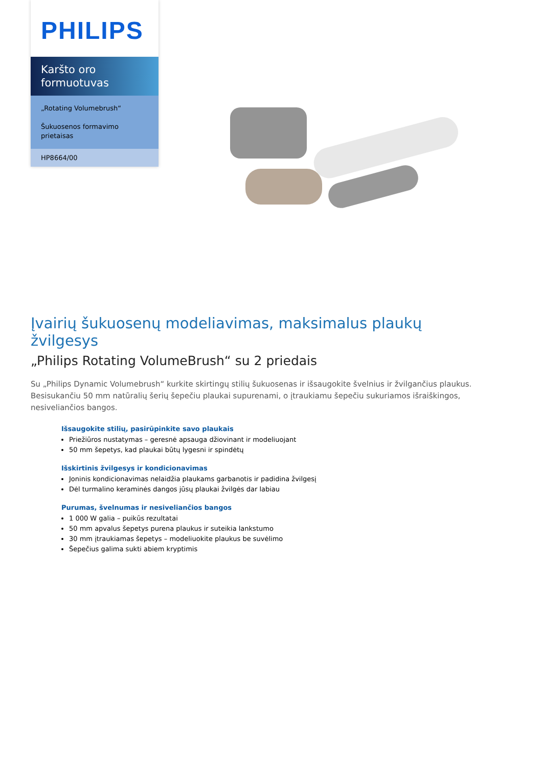PHILIPS
Karšto oro formuotuvas
„Rotating Volumebrush“
Šukuosenos formavimo prietaisas
HP8664/00
Įvairių šukuosenų modeliavimas, maksimalus plaukų žvilgesys
„Philips Rotating VolumeBrush“ su 2 priedais
Su „Philips Dynamic Volumebrush“ kurkite skirtingų stilių šukuosenas ir išsaugokite švelnius ir žvilgančius plaukus. Besisukančiu 50 mm natūralių šerių šepečiu plaukai supurenami, o įtraukiamu šepečiu sukuriamos išraiškingos, nesiveliančios bangos.
Išsaugokite stilių, pasirūpinkite savo plaukais
Priežiūros nustatymas – geresnė apsauga džiovinant ir modeliuojant
50 mm šepetys, kad plaukai būtų lygesni ir spindėtų
Išskirtinis žvilgesys ir kondicionavimas
Joninis kondicionavimas nelaidžia plaukams garbanotis ir padidina žvilgesį
Dėl turmalino keraminės dangos jūsų plaukai žvilgės dar labiau
Purumas, švelnumas ir nesiveliančios bangos
1 000 W galia – puikūs rezultatai
50 mm apvalus šepetys purena plaukus ir suteikia lankstumo
30 mm įtraukiamas šepetys – modeliuokite plaukus be suvėlimo
Šepečius galima sukti abiem kryptimis